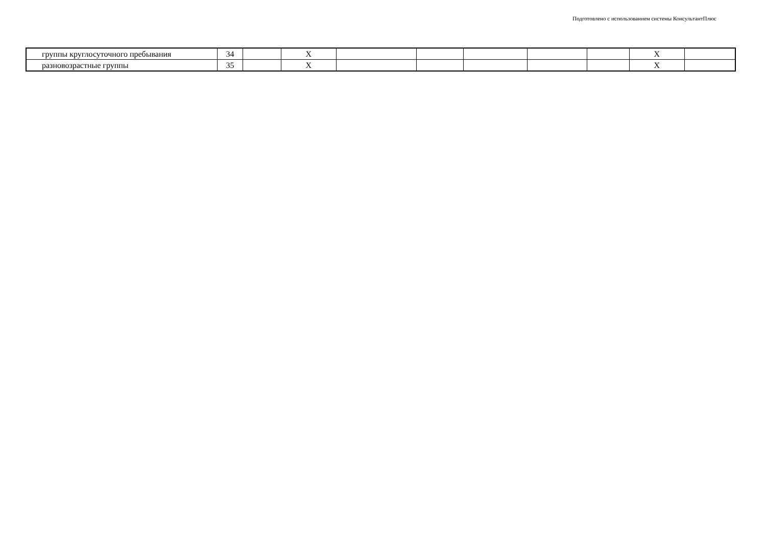Подготовлено с использованием системы КонсультантПлюс
| группы круглосуточного пребывания | 34 | | X | | | | | | X | |
| разновозрастные группы | 35 | | X | | | | | | X | |